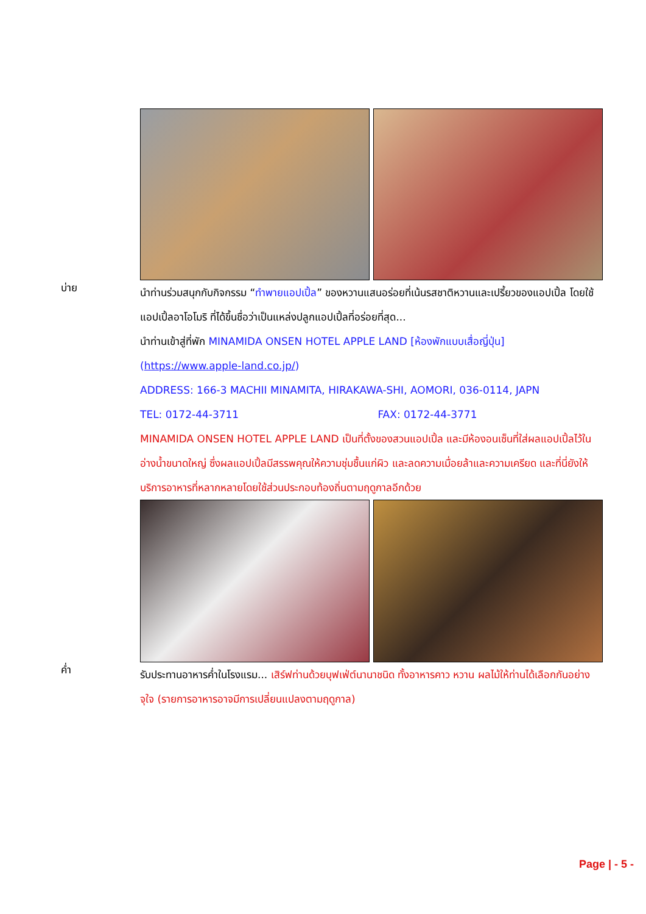บ่าย
นำท่านร่วมสนุกกับกิจกรรม “ทำพายแอปเปิ้ล” ของหวานแสนอร่อยที่เน้นรสชาติหวานและเปรี้ยวของแอปเปิ้ล โดยใช้แอปเปิ้ลอาโอโมริ ที่ได้ขึ้นชื่อว่าเป็นแหล่งปลูกแอปเปิ้ลที่อร่อยที่สุด...
นำท่านเข้าสู่ที่พัก MINAMIDA ONSEN HOTEL APPLE LAND [ห้องพักแบบเสื่อญี่ปุ่น]
(https://www.apple-land.co.jp/)
ADDRESS: 166-3 MACHII MINAMITA, HIRAKAWA-SHI, AOMORI, 036-0114, JAPN
TEL: 0172-44-3711 FAX: 0172-44-3771
MINAMIDA ONSEN HOTEL APPLE LAND เป็นที่ตั้งของสวนแอปเปิ้ล และมีห้องอนเซ็นที่ใส่ผลแอปเปิ้ลไว้ในอ่างน้ำขนาดใหญ่ ซึ่งผลแอปเปิ้ลมีสรรพคุณให้ความชุ่มชื้นแก่ผิว และลดความเมื่อยล้าและความเครียด และที่นี่ยังให้บริการอาหารที่หลากหลายโดยใช้ส่วนประกอบท้องถิ่นตามฤดูกาลอีกด้วย
ค่ำ
รับประทานอาหารค่ำในโรงแรม... เสิร์ฟท่านด้วยบุฟเฟ่ต์นานาชนิด ทั้งอาหารคาว หวาน ผลไม้ให้ท่านได้เลือกกันอย่างจุใจ (รายการอาหารอาจมีการเปลี่ยนแปลงตามฤดูกาล)
Page | - 5 -